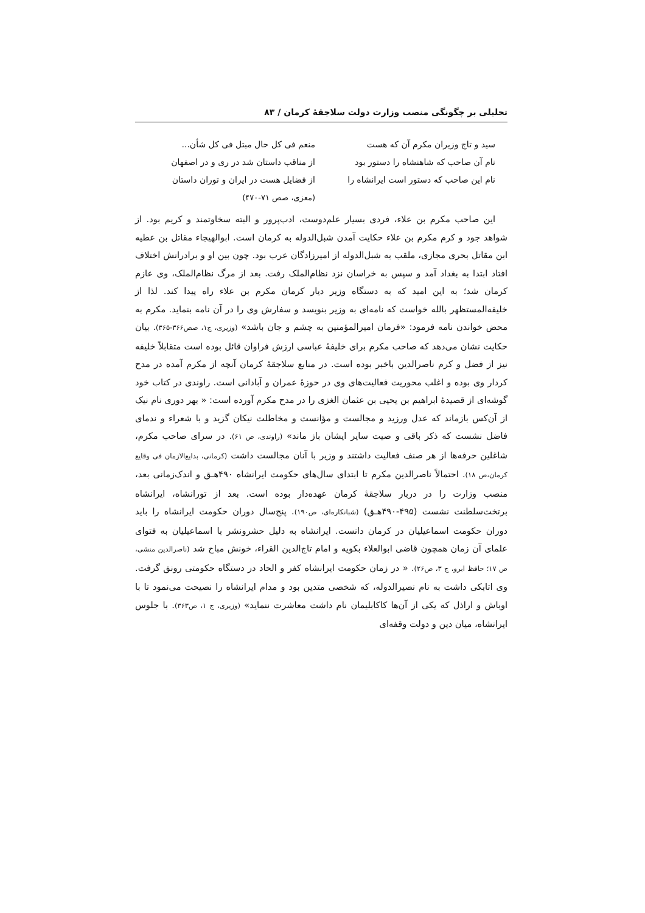تحلیلی بر چگونگی منصب وزارت دولت سلاجقهٔ کرمان / ۸۳
سید و تاج وزیران مکرم آن که هست
منعم فی کل حال مبتل فی کل شأن...
نام آن صاحب که شاهنشاه را دستور بود
از مناقب داستان شد در ری و در اصفهان
نام این صاحب که دستور است ایرانشاه را
از فضایل هست در ایران و توران داستان
(معزی، صص ۷۱-۴۷۰)
این صاحب مکرم بن علاء، فردی بسیار علم‌دوست، ادب‌پرور و البته سخاوتمند و کریم بود. از شواهد جود و کرم مکرم بن علاء حکایت آمدن شبل‌الدوله به کرمان است. ابوالهیجاء مقاتل بن عطیه ابن مقاتل بحری مجازی، ملقب به شبل‌الدوله از امیرزادگان عرب بود. چون بین او و برادرانش اختلاف افتاد ابتدا به بغداد آمد و سپس به خراسان نزد نظام‌الملک رفت. بعد از مرگ نظام‌الملک، وی عازم کرمان شد؛ به این امید که به دستگاه وزیر دیار کرمان مکرم بن علاء راه پیدا کند. لذا از خلیفه‌المستظهر بالله خواست که نامه‌ای به وزیر بنویسد و سفارش وی را در آن نامه بنماید. مکرم به محض خواندن نامه فرمود: «فرمان امیرالمؤمنین به چشم و جان باشد» (وزیری، ج۱، صص۳۶۶-۳۶۵). بیان حکایت نشان می‌دهد که صاحب مکرم برای خلیفهٔ عباسی ارزش فراوان قائل بوده است متقابلاً خلیفه نیز از فضل و کرم ناصرالدین باخبر بوده است. در منابع سلاجقهٔ کرمان آنچه از مکرم آمده در مدح کردار وی بوده و اغلب محوریت فعالیت‌های وی در حوزهٔ عمران و آبادانی است. راوندی در کتاب خود گوشه‌ای از قصیدهٔ ابراهیم بن یحیی بن عثمان الغزی را در مدح مکرم آورده است: « بهر دوری نام نیک از آن‌کس بازماند که عدل ورزید و مجالست و مؤانست و مخاطلت نیکان گزید و با شعراء و ندمای فاضل نشست که ذکر باقی و صیت سایر ایشان باز ماند» (راوندی، ص ۶۱). در سرای صاحب مکرم، شاغلین حرفه‌ها از هر صنف فعالیت داشتند و وزیر با آنان مجالست داشت (کرمانی، بدایع‌الازمان فی وقایع کرمان،ص ۱۸). احتمالاً ناصرالدین مکرم تا ابتدای سال‌های حکومت ایرانشاه ۴۹۰هـ‍ق و اندک‌زمانی بعد، منصب وزارت را در دربار سلاجقهٔ کرمان عهده‌دار بوده است. بعد از تورانشاه، ایرانشاه برتخت‌سلطنت نشست (۴۹۵-۴۹۰هـ‍ق) (شبانکاره‌ای، ص۱۹۰). پنج‌سال دوران حکومت ایرانشاه را باید دوران حکومت اسماعیلیان در کرمان دانست. ایرانشاه به دلیل حشرونشر با اسماعیلیان به فتوای علمای آن زمان همچون قاضی ابوالعلاء بکویه و امام تاج‌الدین القراء، خونش مباح شد (ناصرالدین منشی، ص ۱۷؛ حافظ ابرو، ج ۳، ص۲۶). « در زمان حکومت ایرانشاه کفر و الحاد در دستگاه حکومتی رونق گرفت. وی اتابکی داشت به نام نصیرالدوله، که شخصی متدین بود و مدام ایرانشاه را نصیحت می‌نمود تا با اوباش و اراذل که یکی از آن‌ها کاکابلیمان نام داشت معاشرت ننماید» (وزیری، ج ۱، ص۳۶۳). با جلوس ایرانشاه، میان دین و دولت وقفه‌ای